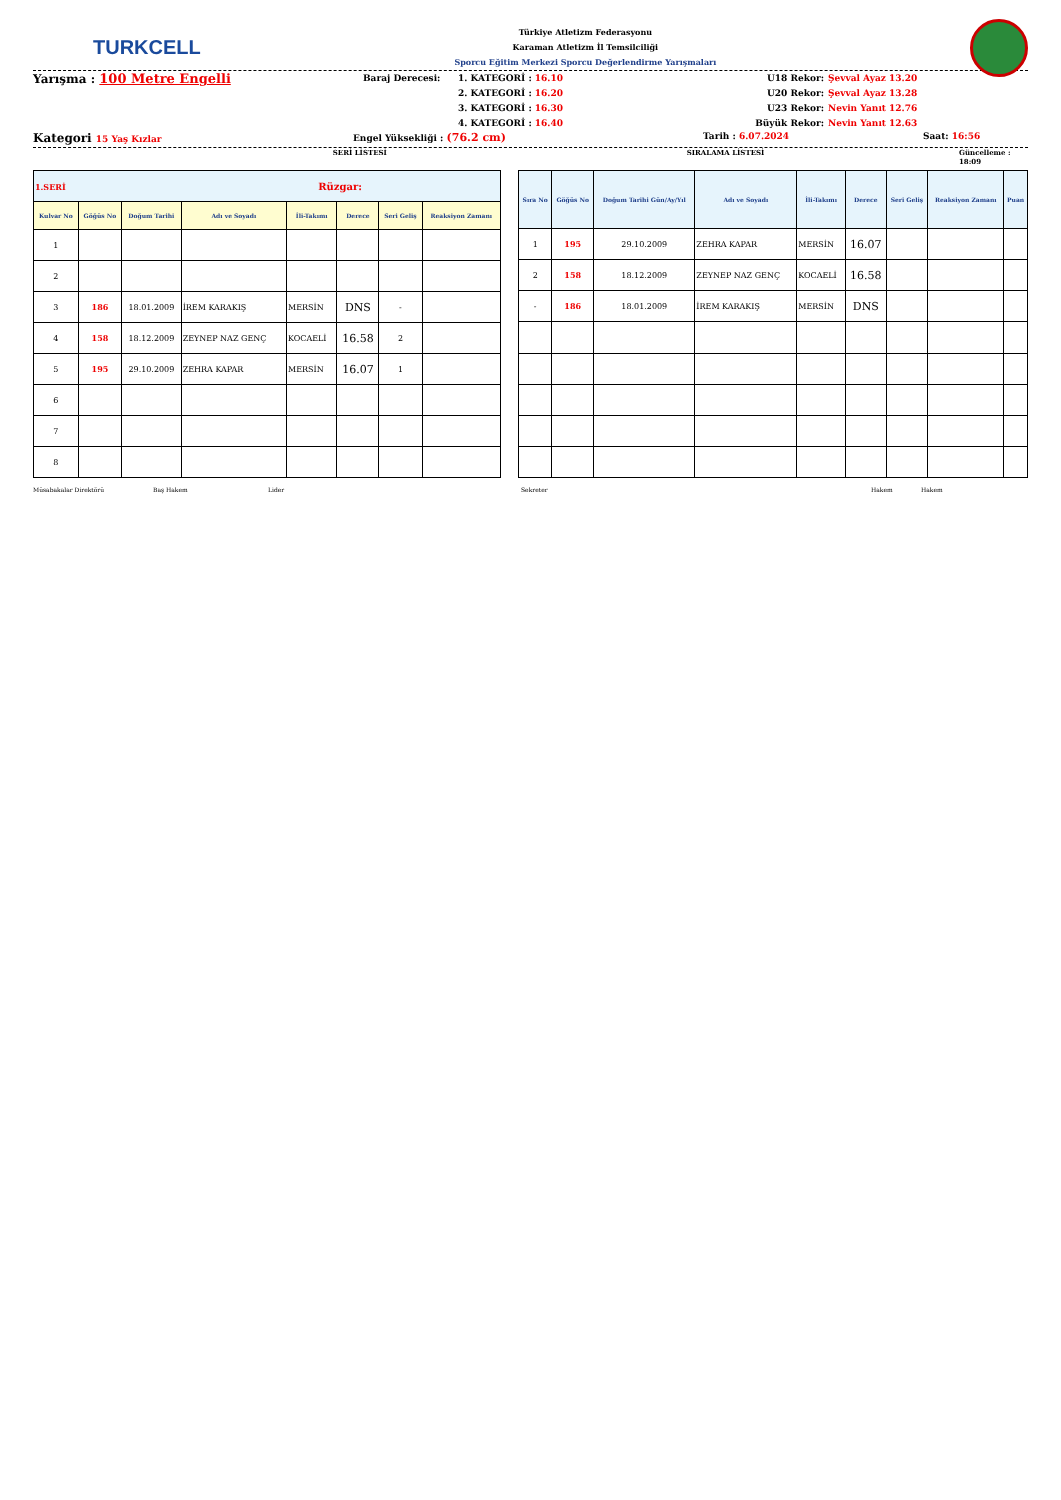TURKCELL
Türkiye Atletizm Federasyonu
Karaman Atletizm İl Temsilciliği
Sporcu Eğitim Merkezi Sporcu Değerlendirme Yarışmaları
Yarışma : 100 Metre Engelli
Baraj Derecesi:
1. KATEGORİ : 16.10
2. KATEGORİ : 16.20
3. KATEGORİ : 16.30
4. KATEGORİ : 16.40
U18 Rekor:
U20 Rekor:
U23 Rekor:
Büyük Rekor:
Şevval Ayaz 13.20
Şevval Ayaz 13.28
Nevin Yanıt 12.76
Nevin Yanıt 12.63
Kategori 15 Yaş Kızlar Engel Yüksekliği : (76.2 cm) Tarih : 6.07.2024 Saat: 16:56
SERİ LİSTESİ SIRALAMA LİSTESİ Güncelleme : 18:09
| 1.SERİ Rüzgar: | | | | | | | |
| Kulvar No | Göğüs No | Doğum Tarihi | Adı ve Soyadı | İli-Takımı | Derece | Seri Geliş | Reaksiyon Zamanı |
| 1 | | | | | | | |
| 2 | | | | | | | |
| 3 | 186 | 18.01.2009 | İREM KARAKIŞ | MERSİN | DNS | - | |
| 4 | 158 | 18.12.2009 | ZEYNEP NAZ GENÇ | KOCAELİ | 16.58 | 2 | |
| 5 | 195 | 29.10.2009 | ZEHRA KAPAR | MERSİN | 16.07 | 1 | |
| 6 | | | | | | | |
| 7 | | | | | | | |
| 8 | | | | | | | |
| Sıra No | Göğüs No | Doğum Tarihi Gün/Ay/Yıl | Adı ve Soyadı | İli-Takımı | Derece | Seri Geliş | Reaksiyon Zamanı | Puan |
| --- | --- | --- | --- | --- | --- | --- | --- | --- |
| 1 | 195 | 29.10.2009 | ZEHRA KAPAR | MERSİN | 16.07 | | | |
| 2 | 158 | 18.12.2009 | ZEYNEP NAZ GENÇ | KOCAELİ | 16.58 | | | |
| - | 186 | 18.01.2009 | İREM KARAKIŞ | MERSİN | DNS | | | |
Müsabakalar Direktörü Baş Hakem Lider Sekreter Hakem Hakem